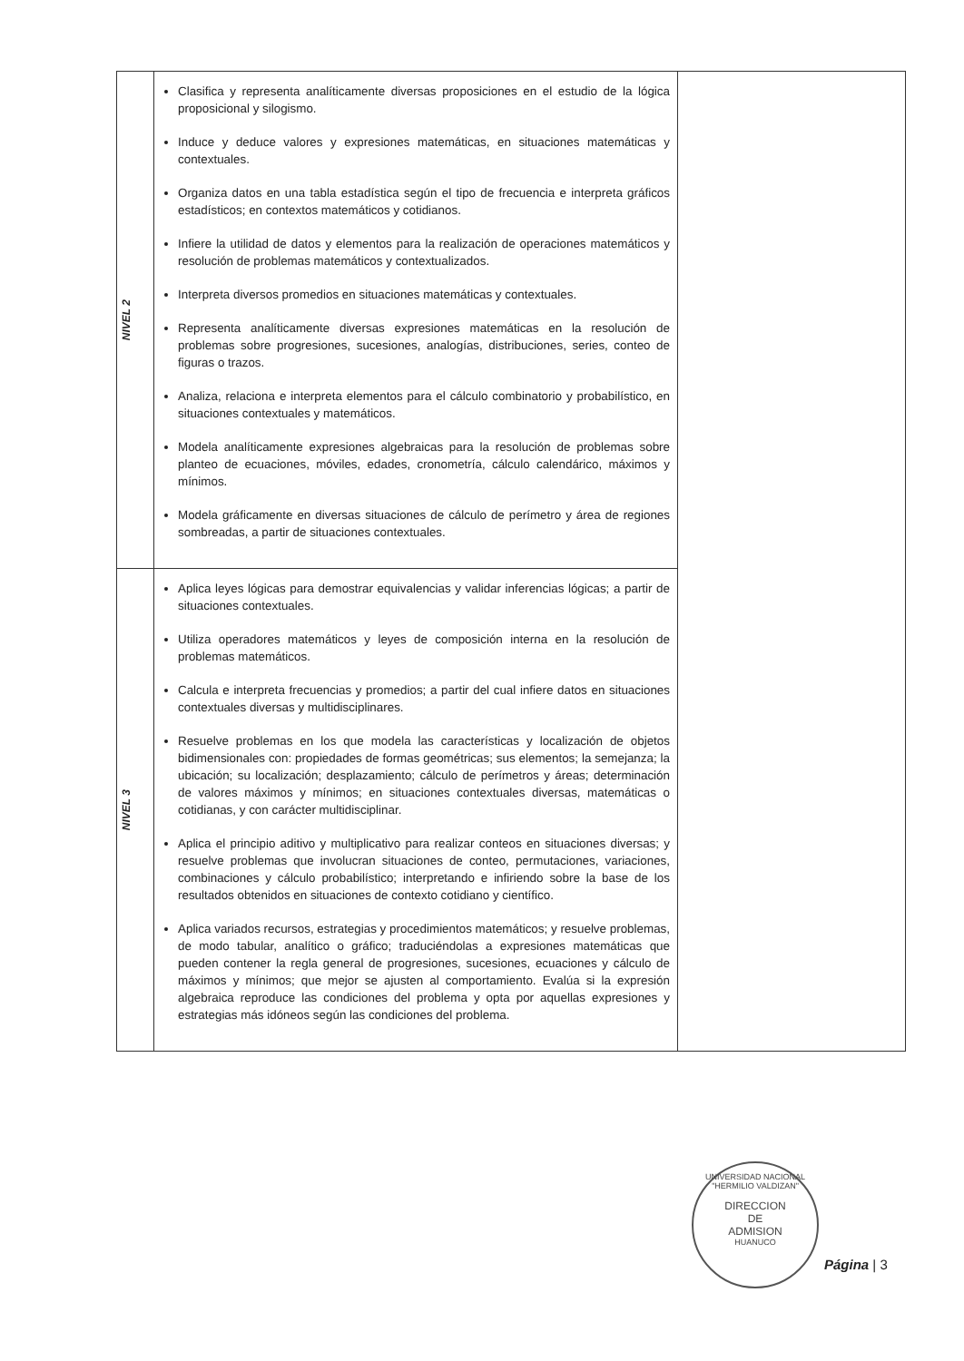| NIVEL 2 | Clasifica y representa analíticamente diversas proposiciones en el estudio de la lógica proposicional y silogismo. Induce y deduce valores y expresiones matemáticas, en situaciones matemáticas y contextuales. Organiza datos en una tabla estadística según el tipo de frecuencia e interpreta gráficos estadísticos; en contextos matemáticos y cotidianos. Infiere la utilidad de datos y elementos para la realización de operaciones matemáticos y resolución de problemas matemáticos y contextualizados. Interpreta diversos promedios en situaciones matemáticas y contextuales. Representa analíticamente diversas expresiones matemáticas en la resolución de problemas sobre progresiones, sucesiones, analogías, distribuciones, series, conteo de figuras o trazos. Analiza, relaciona e interpreta elementos para el cálculo combinatorio y probabilístico, en situaciones contextuales y matemáticos. Modela analíticamente expresiones algebraicas para la resolución de problemas sobre planteo de ecuaciones, móviles, edades, cronometría, cálculo calendárico, máximos y mínimos. Modela gráficamente en diversas situaciones de cálculo de perímetro y área de regiones sombreadas, a partir de situaciones contextuales. | |
| NIVEL 3 | Aplica leyes lógicas para demostrar equivalencias y validar inferencias lógicas; a partir de situaciones contextuales. Utiliza operadores matemáticos y leyes de composición interna en la resolución de problemas matemáticos. Calcula e interpreta frecuencias y promedios; a partir del cual infiere datos en situaciones contextuales diversas y multidisciplinares. Resuelve problemas en los que modela las características y localización de objetos bidimensionales con: propiedades de formas geométricas; sus elementos; la semejanza; la ubicación; su localización; desplazamiento; cálculo de perímetros y áreas; determinación de valores máximos y mínimos; en situaciones contextuales diversas, matemáticas o cotidianas, y con carácter multidisciplinar. Aplica el principio aditivo y multiplicativo para realizar conteos en situaciones diversas; y resuelve problemas que involucran situaciones de conteo, permutaciones, variaciones, combinaciones y cálculo probabilístico; interpretando e infiriendo sobre la base de los resultados obtenidos en situaciones de contexto cotidiano y científico. Aplica variados recursos, estrategias y procedimientos matemáticos; y resuelve problemas, de modo tabular, analítico o gráfico; traduciéndolas a expresiones matemáticas que pueden contener la regla general de progresiones, sucesiones, ecuaciones y cálculo de máximos y mínimos; que mejor se ajusten al comportamiento. Evalúa si la expresión algebraica reproduce las condiciones del problema y opta por aquellas expresiones y estrategias más idóneos según las condiciones del problema. | |
UNIVERSIDAD NACIONAL "HERMILIO VALDIZAN"
DIRECCION
DE
ADMISION
HUANUCO
Página | 3